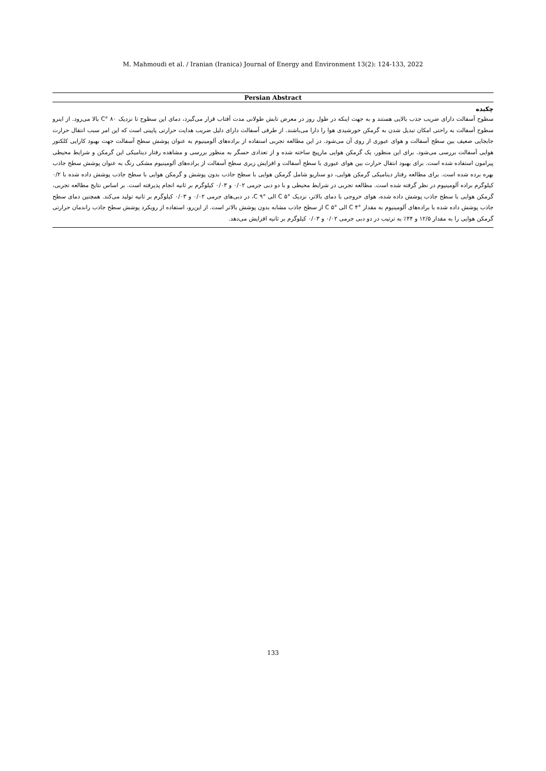M. Mahmoudi et al. / Iranian (Iranica) Journal of Energy and Environment 13(2): 124-133, 2022
Persian Abstract
چکیده
سطوح آسفالت دارای ضریب جذب بالایی هستند و به جهت اینکه در طول روز در معرض تابش طولانی مدت آفتاب قرار می‌گیرد، دمای این سطوح تا نزدیک ۸۰ °C بالا می‌رود. از اینرو سطوح آسفالت به راحتی امکان تبدیل شدن به گرمکن خورشیدی هوا را دارا می‌باشند. از طرفی آسفالت دارای دلیل ضریب هدایت حرارتی پایینی است که این امر سبب انتقال حرارت جابجایی ضعیف بین سطح آسفالت و هوای عبوری از روی آن می‌شود. در این مطالعه تجربی استفاده از براده‌های آلومینیوم به عنوان پوشش سطح آسفالت جهت بهبود کارایی کلکتور هوایی آسفالت بررسی می‌شود. برای این منظور، یک گرمکن هوایی مارپیچ ساخته شده و از تعدادی حسگر به منظور بررسی و مشاهده رفتار دینامیکی این گرمکن و شرایط محیطی پیرامون استفاده شده است. برای بهبود انتقال حرارت بین هوای عبوری با سطح آسفالت و افزایش زبری سطح آسفالت از براده‌های آلومینیوم مشکی رنگ به عنوان پوشش سطح جاذب بهره برده شده است. برای مطالعه رفتار دینامیکی گرمکن هوایی، دو سناریو شامل گرمکن هوایی با سطح جاذب بدون پوشش و گرمکن هوایی با سطح جاذب پوشش داده شده با ۰/۲ کیلوگرم براده آلومینیوم در نظر گرفته شده است. مطالعه تجربی در شرایط محیطی و با دو دبی جرمی ۰/۰۲ و ۰/۰۳ کیلوگرم بر ثانیه انجام پذیرفته است. بر اساس نتایج مطالعه تجربی، گرمکن هوایی با سطح جاذب پوشش داده شده، هوای خروجی با دمای بالاتر، نزدیک °C ۵ الی °C ۹، در دبی‌های جرمی ۰/۰۲ و ۰/۰۳ کیلوگرم بر ثانیه تولید می‌کند. همچنین دمای سطح جاذب پوشش داده شده با براده‌های آلومینیوم به مقدار °C ۴ الی °C ۵ از سطح جاذب مشابه بدون پوشش بالاتر است. از این‌رو، استفاده از رویکرد پوشش سطح جاذب راندمان حرارتی گرمکن هوایی را به مقدار ۱۲/۵ و ۴۴٪ به ترتیب در دو دبی جرمی ۰/۰۲ و ۰/۰۳ کیلوگرم بر ثانیه افزایش می‌دهد.
133